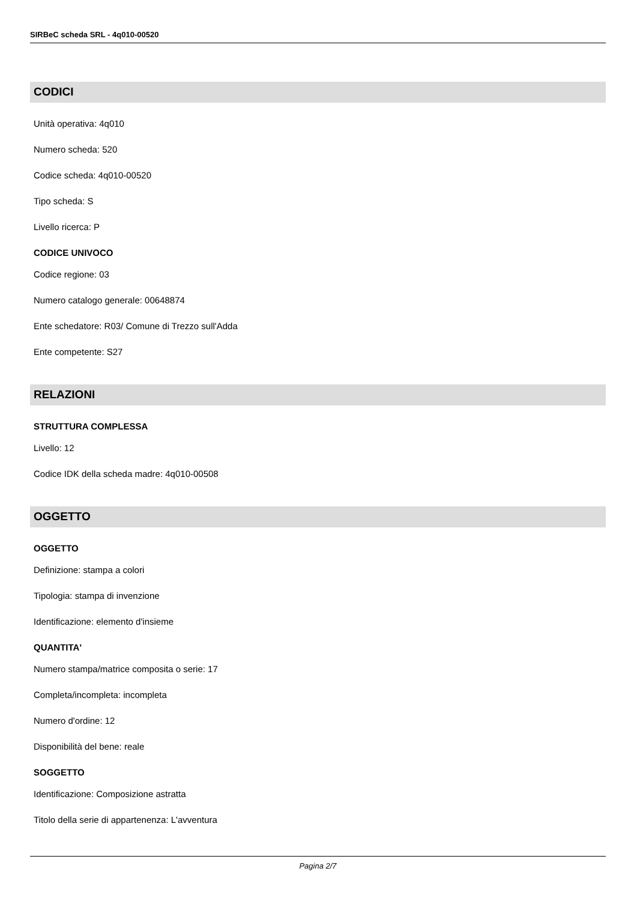SIRBeC scheda SRL - 4q010-00520
CODICI
Unità operativa: 4q010
Numero scheda: 520
Codice scheda: 4q010-00520
Tipo scheda: S
Livello ricerca: P
CODICE UNIVOCO
Codice regione: 03
Numero catalogo generale: 00648874
Ente schedatore: R03/ Comune di Trezzo sull'Adda
Ente competente: S27
RELAZIONI
STRUTTURA COMPLESSA
Livello: 12
Codice IDK della scheda madre: 4q010-00508
OGGETTO
OGGETTO
Definizione: stampa a colori
Tipologia: stampa di invenzione
Identificazione: elemento d'insieme
QUANTITA'
Numero stampa/matrice composita o serie: 17
Completa/incompleta: incompleta
Numero d'ordine: 12
Disponibilità del bene: reale
SOGGETTO
Identificazione: Composizione astratta
Titolo della serie di appartenenza: L'avventura
Pagina 2/7